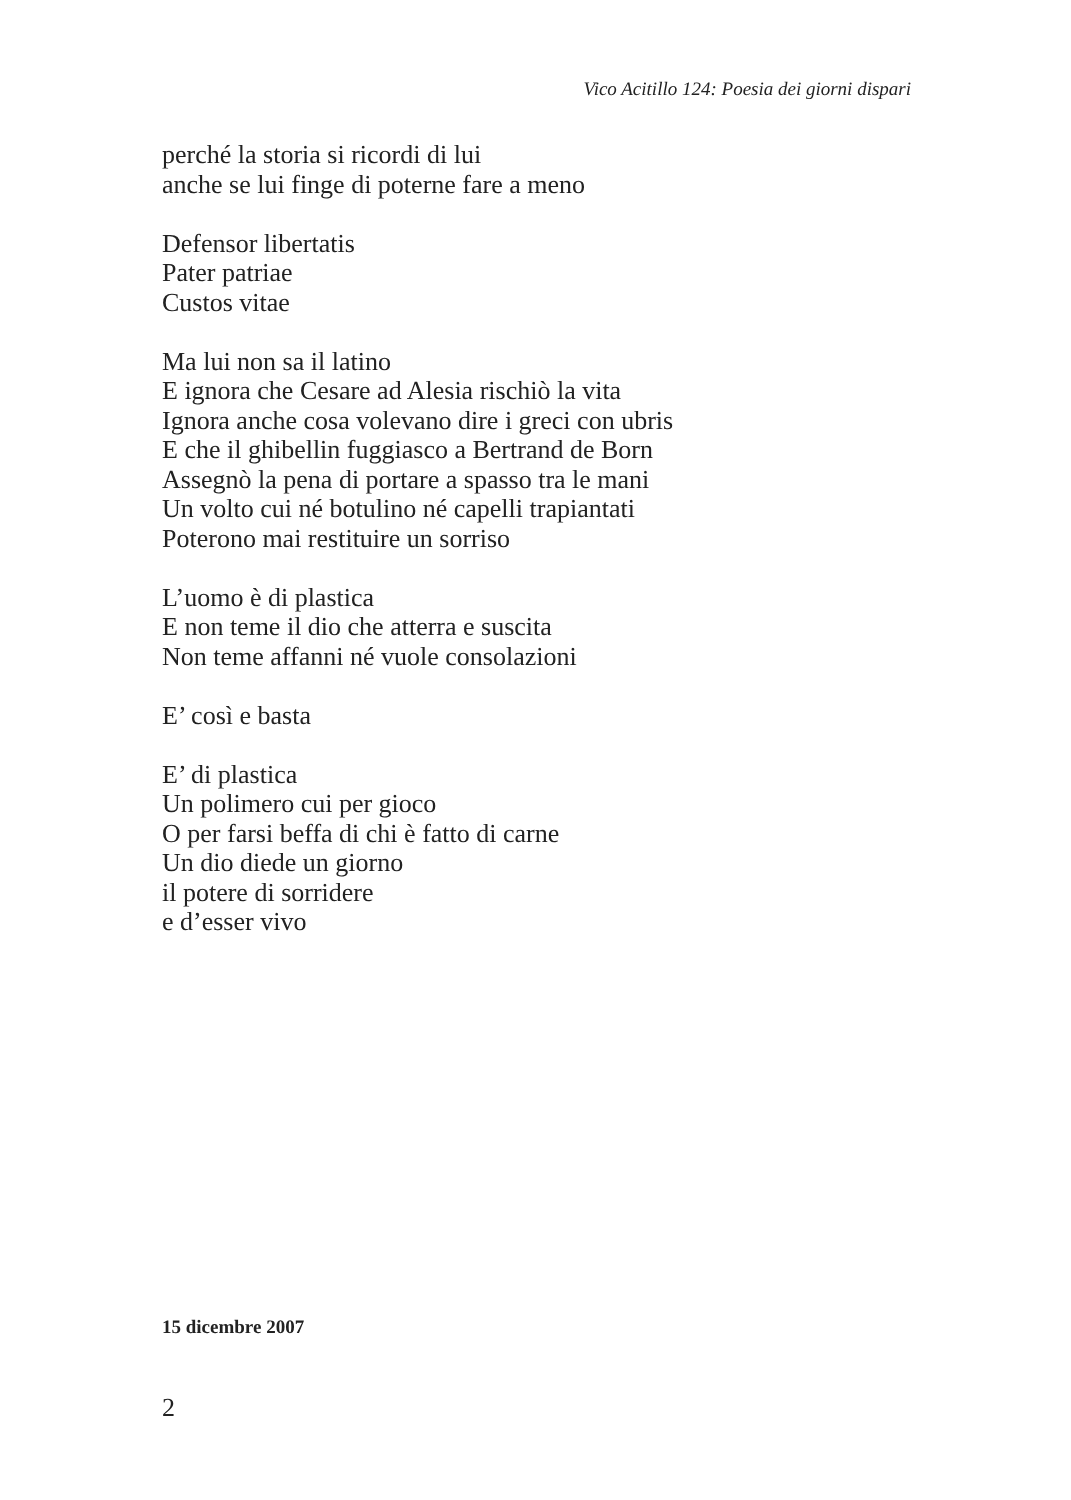Vico Acitillo 124: Poesia dei giorni dispari
perché la storia si ricordi di lui
anche se lui finge di poterne fare a meno
Defensor libertatis
Pater patriae
Custos vitae
Ma lui non sa il latino
E ignora che Cesare ad Alesia rischiò la vita
Ignora anche cosa volevano dire i greci con ubris
E che il ghibellin fuggiasco a Bertrand de Born
Assegnò la pena di portare a spasso tra le mani
Un volto cui né botulino né capelli trapiantati
Poterono mai restituire un sorriso
L’uomo è di plastica
E non teme il dio che atterra e suscita
Non teme affanni né vuole consolazioni
E’ così e basta
E’ di plastica
Un polimero cui per gioco
O per farsi beffa di chi è fatto di carne
Un dio diede un giorno
il potere di sorridere
e d’esser vivo
15 dicembre 2007
2